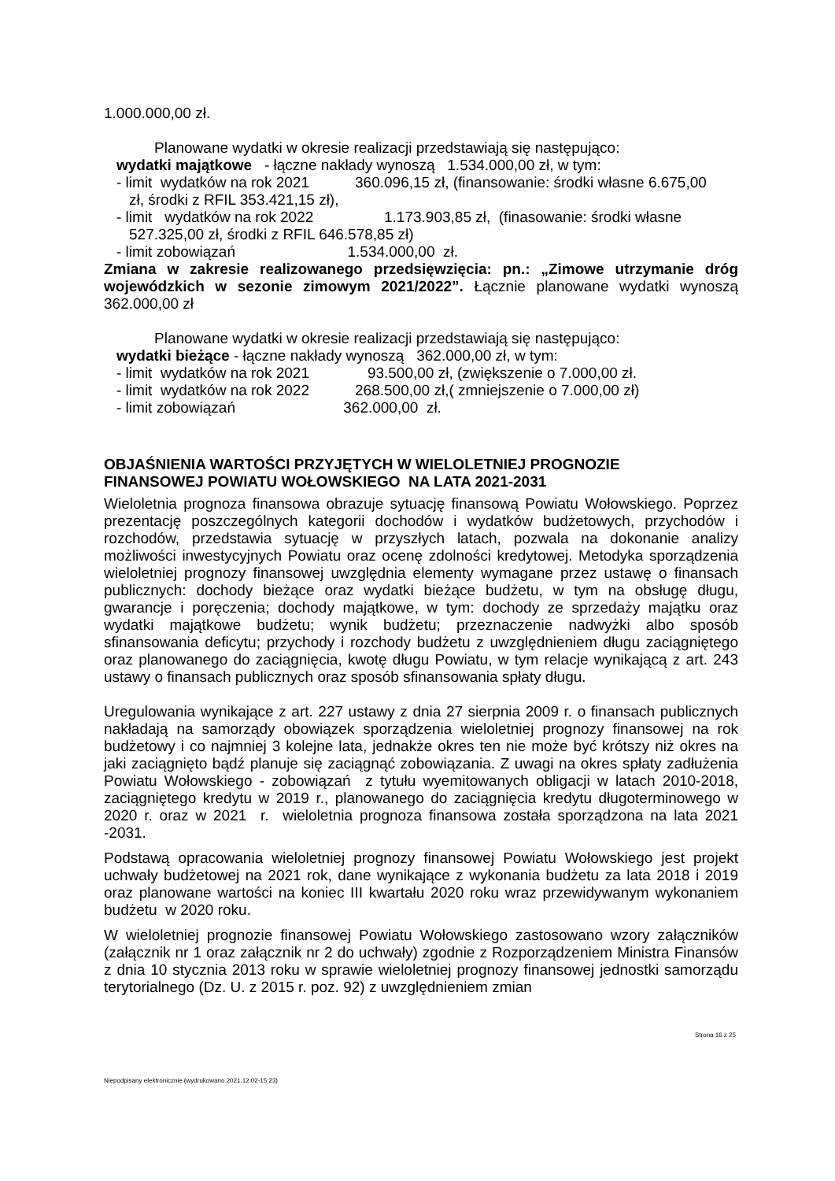1.000.000,00 zł.
Planowane wydatki w okresie realizacji przedstawiają się następująco:
wydatki majątkowe - łączne nakłady wynoszą 1.534.000,00 zł, w tym:
- limit wydatków na rok 2021 360.096,15 zł, (finansowanie: środki własne 6.675,00
zł, środki z RFIL 353.421,15 zł),
- limit wydatków na rok 2022 1.173.903,85 zł, (finasowanie: środki własne
527.325,00 zł, środki z RFIL 646.578,85 zł)
- limit zobowiązań 1.534.000,00 zł.
Zmiana w zakresie realizowanego przedsięwzięcia: pn.: „Zimowe utrzymanie dróg wojewódzkich w sezonie zimowym 2021/2022”. Łącznie planowane wydatki wynoszą 362.000,00 zł
Planowane wydatki w okresie realizacji przedstawiają się następująco:
wydatki bieżące - łączne nakłady wynoszą 362.000,00 zł, w tym:
- limit wydatków na rok 2021 93.500,00 zł, (zwiększenie o 7.000,00 zł.
- limit wydatków na rok 2022 268.500,00 zł,( zmniejszenie o 7.000,00 zł)
- limit zobowiązań 362.000,00 zł.
OBJAŚNIENIA WARTOŚCI PRZYJĘTYCH W WIELOLETNIEJ PROGNOZIE
FINANSOWEJ POWIATU WOŁOWSKIEGO NA LATA 2021-2031
Wieloletnia prognoza finansowa obrazuje sytuację finansową Powiatu Wołowskiego. Poprzez prezentację poszczególnych kategorii dochodów i wydatków budżetowych, przychodów i rozchodów, przedstawia sytuację w przyszłych latach, pozwala na dokonanie analizy możliwości inwestycyjnych Powiatu oraz ocenę zdolności kredytowej. Metodyka sporządzenia wieloletniej prognozy finansowej uwzględnia elementy wymagane przez ustawę o finansach publicznych: dochody bieżące oraz wydatki bieżące budżetu, w tym na obsługę długu, gwarancje i poręczenia; dochody majątkowe, w tym: dochody ze sprzedaży majątku oraz wydatki majątkowe budżetu; wynik budżetu; przeznaczenie nadwyżki albo sposób sfinansowania deficytu; przychody i rozchody budżetu z uwzględnieniem długu zaciągniętego oraz planowanego do zaciągnięcia, kwotę długu Powiatu, w tym relacje wynikającą z art. 243 ustawy o finansach publicznych oraz sposób sfinansowania spłaty długu.
Uregulowania wynikające z art. 227 ustawy z dnia 27 sierpnia 2009 r. o finansach publicznych nakładają na samorządy obowiązek sporządzenia wieloletniej prognozy finansowej na rok budżetowy i co najmniej 3 kolejne lata, jednakże okres ten nie może być krótszy niż okres na jaki zaciągnięto bądź planuje się zaciągnąć zobowiązania. Z uwagi na okres spłaty zadłużenia Powiatu Wołowskiego - zobowiązań z tytułu wyemitowanych obligacji w latach 2010-2018, zaciągniętego kredytu w 2019 r., planowanego do zaciągnięcia kredytu długoterminowego w 2020 r. oraz w 2021 r. wieloletnia prognoza finansowa została sporządzona na lata 2021 -2031.
Podstawą opracowania wieloletniej prognozy finansowej Powiatu Wołowskiego jest projekt uchwały budżetowej na 2021 rok, dane wynikające z wykonania budżetu za lata 2018 i 2019 oraz planowane wartości na koniec III kwartału 2020 roku wraz przewidywanym wykonaniem budżetu w 2020 roku.
W wieloletniej prognozie finansowej Powiatu Wołowskiego zastosowano wzory załączników (załącznik nr 1 oraz załącznik nr 2 do uchwały) zgodnie z Rozporządzeniem Ministra Finansów z dnia 10 stycznia 2013 roku w sprawie wieloletniej prognozy finansowej jednostki samorządu terytorialnego (Dz. U. z 2015 r. poz. 92) z uwzględnieniem zmian
Strona 16 z 25
Niepodpisany elektronicznie (wydrukowano 2021.12.02-15:23)